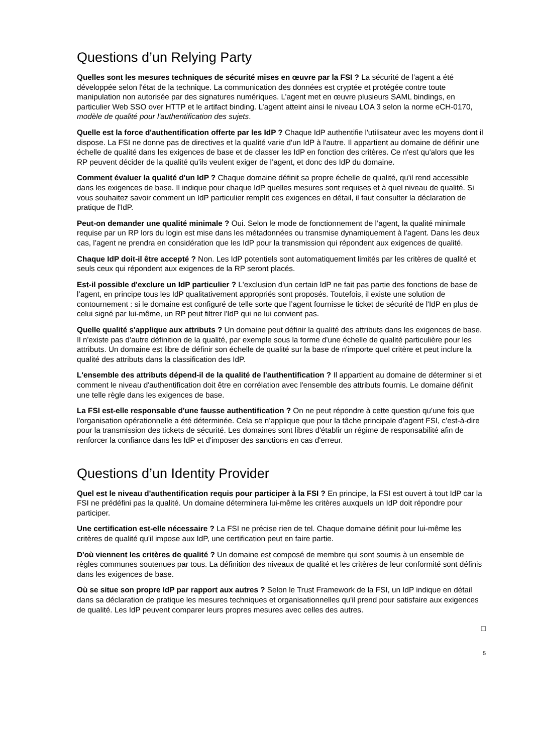Questions d’un Relying Party
Quelles sont les mesures techniques de sécurité mises en œuvre par la FSI ? La sécurité de l’agent a été développée selon l'état de la technique. La communication des données est cryptée et protégée contre toute manipulation non autorisée par des signatures numériques. L’agent met en œuvre plusieurs SAML bindings, en particulier Web SSO over HTTP et le artifact binding. L’agent atteint ainsi le niveau LOA 3 selon la norme eCH-0170, modèle de qualité pour l'authentification des sujets.
Quelle est la force d'authentification offerte par les IdP ? Chaque IdP authentifie l'utilisateur avec les moyens dont il dispose. La FSI ne donne pas de directives et la qualité varie d'un IdP à l'autre. Il appartient au domaine de définir une échelle de qualité dans les exigences de base et de classer les IdP en fonction des critères. Ce n'est qu'alors que les RP peuvent décider de la qualité qu'ils veulent exiger de l’agent, et donc des IdP du domaine.
Comment évaluer la qualité d'un IdP ? Chaque domaine définit sa propre échelle de qualité, qu'il rend accessible dans les exigences de base. Il indique pour chaque IdP quelles mesures sont requises et à quel niveau de qualité. Si vous souhaitez savoir comment un IdP particulier remplit ces exigences en détail, il faut consulter la déclaration de pratique de l'IdP.
Peut-on demander une qualité minimale ? Oui. Selon le mode de fonctionnement de l’agent, la qualité minimale requise par un RP lors du login est mise dans les métadonnées ou transmise dynamiquement à l’agent. Dans les deux cas, l’agent ne prendra en considération que les IdP pour la transmission qui répondent aux exigences de qualité.
Chaque IdP doit-il être accepté ? Non. Les IdP potentiels sont automatiquement limités par les critères de qualité et seuls ceux qui répondent aux exigences de la RP seront placés.
Est-il possible d'exclure un IdP particulier ? L'exclusion d'un certain IdP ne fait pas partie des fonctions de base de l’agent, en principe tous les IdP qualitativement appropriés sont proposés. Toutefois, il existe une solution de contournement : si le domaine est configuré de telle sorte que l’agent fournisse le ticket de sécurité de l'IdP en plus de celui signé par lui-même, un RP peut filtrer l'IdP qui ne lui convient pas.
Quelle qualité s'applique aux attributs ? Un domaine peut définir la qualité des attributs dans les exigences de base. Il n'existe pas d'autre définition de la qualité, par exemple sous la forme d'une échelle de qualité particulière pour les attributs. Un domaine est libre de définir son échelle de qualité sur la base de n'importe quel critère et peut inclure la qualité des attributs dans la classification des IdP.
L'ensemble des attributs dépend-il de la qualité de l'authentification ? Il appartient au domaine de déterminer si et comment le niveau d'authentification doit être en corrélation avec l'ensemble des attributs fournis. Le domaine définit une telle règle dans les exigences de base.
La FSI est-elle responsable d'une fausse authentification ? On ne peut répondre à cette question qu'une fois que l'organisation opérationnelle a été déterminée. Cela se n’applique que pour la tâche principale d’agent FSI, c'est-à-dire pour la transmission des tickets de sécurité. Les domaines sont libres d'établir un régime de responsabilité afin de renforcer la confiance dans les IdP et d'imposer des sanctions en cas d'erreur.
Questions d’un Identity Provider
Quel est le niveau d'authentification requis pour participer à la FSI ? En principe, la FSI est ouvert à tout IdP car la FSI ne prédéfini pas la qualité. Un domaine déterminera lui-même les critères auxquels un IdP doit répondre pour participer.
Une certification est-elle nécessaire ? La FSI ne précise rien de tel. Chaque domaine définit pour lui-même les critères de qualité qu'il impose aux IdP, une certification peut en faire partie.
D'où viennent les critères de qualité ? Un domaine est composé de membre qui sont soumis à un ensemble de règles communes soutenues par tous. La définition des niveaux de qualité et les critères de leur conformité sont définis dans les exigences de base.
Où se situe son propre IdP par rapport aux autres ? Selon le Trust Framework de la FSI, un IdP indique en détail dans sa déclaration de pratique les mesures techniques et organisationnelles qu'il prend pour satisfaire aux exigences de qualité. Les IdP peuvent comparer leurs propres mesures avec celles des autres.
□
5